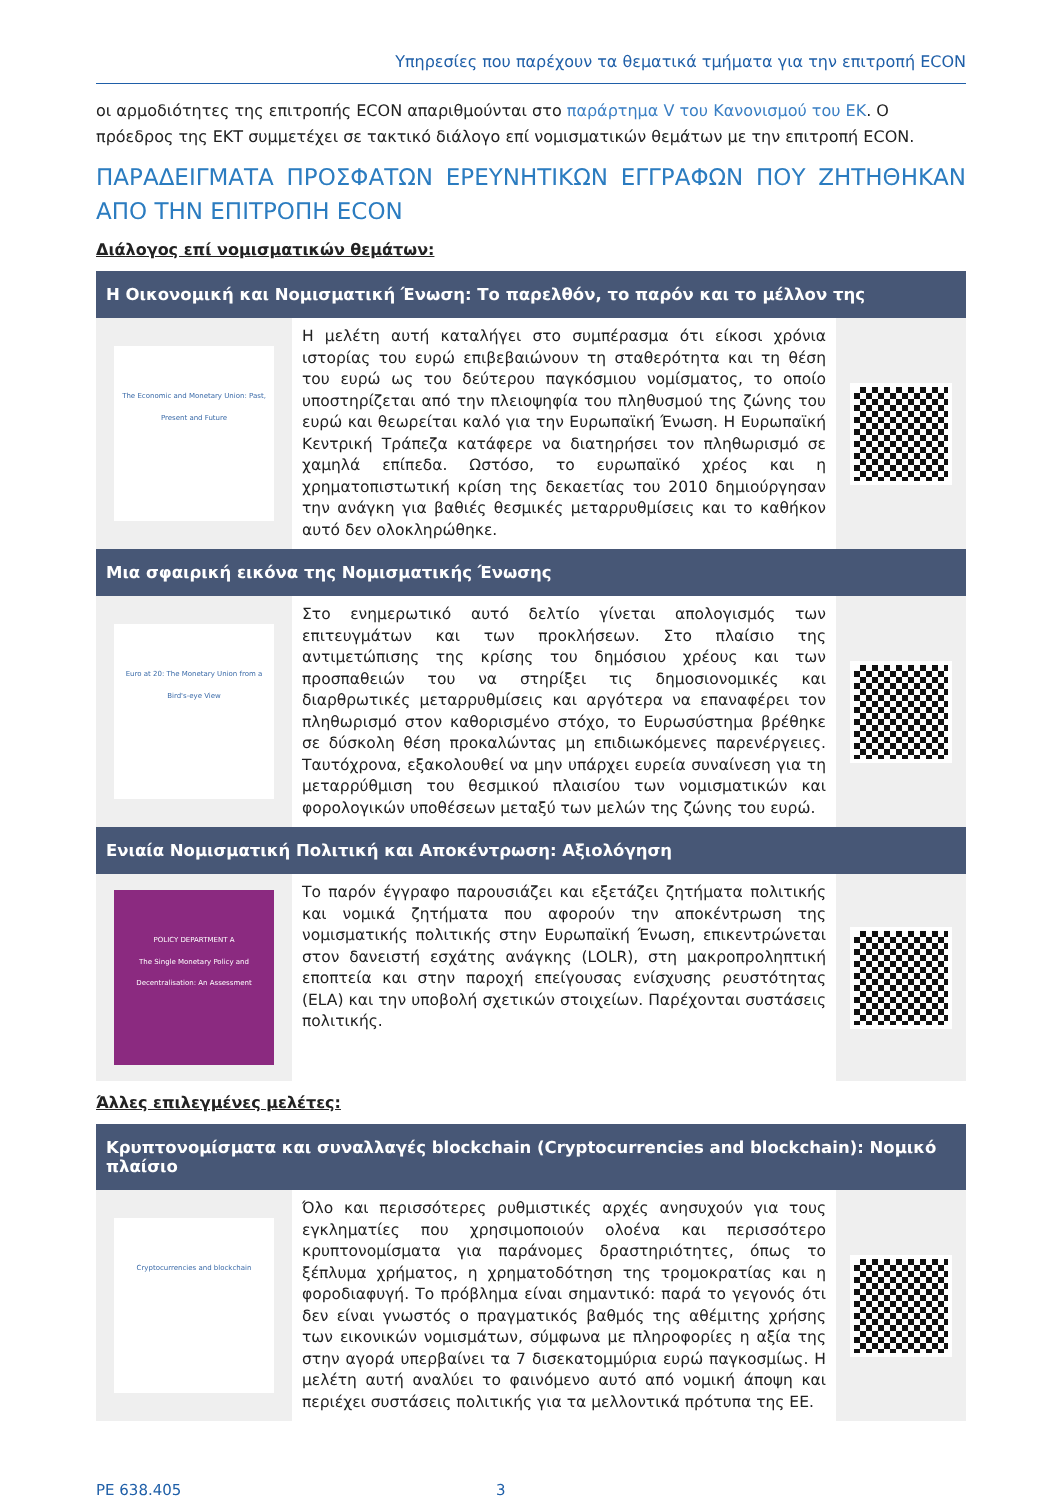Υπηρεσίες που παρέχουν τα θεματικά τμήματα για την επιτροπή ECON
οι αρμοδιότητες της επιτροπής ECON απαριθμούνται στο παράρτημα V του Κανονισμού του ΕΚ. Ο πρόεδρος της ΕΚΤ συμμετέχει σε τακτικό διάλογο επί νομισματικών θεμάτων με την επιτροπή ECON.
ΠΑΡΑΔΕΙΓΜΑΤΑ ΠΡΟΣΦΑΤΩΝ ΕΡΕΥΝΗΤΙΚΩΝ ΕΓΓΡΑΦΩΝ ΠΟΥ ΖΗΤΗΘΗΚΑΝ ΑΠΟ ΤΗΝ ΕΠΙΤΡΟΠΗ ECON
Διάλογος επί νομισματικών θεμάτων:
| Η Οικονομική και Νομισματική Ένωση: Το παρελθόν, το παρόν και το μέλλον της | | |
| --- | --- | --- |
| The Economic and Monetary Union: Past, Present and Future | Η μελέτη αυτή καταλήγει στο συμπέρασμα ότι είκοσι χρόνια ιστορίας του ευρώ επιβεβαιώνουν τη σταθερότητα και τη θέση του ευρώ ως του δεύτερου παγκόσμιου νομίσματος, το οποίο υποστηρίζεται από την πλειοψηφία του πληθυσμού της ζώνης του ευρώ και θεωρείται καλό για την Ευρωπαϊκή Ένωση. Η Ευρωπαϊκή Κεντρική Τράπεζα κατάφερε να διατηρήσει τον πληθωρισμό σε χαμηλά επίπεδα. Ωστόσο, το ευρωπαϊκό χρέος και η χρηματοπιστωτική κρίση της δεκαετίας του 2010 δημιούργησαν την ανάγκη για βαθιές θεσμικές μεταρρυθμίσεις και το καθήκον αυτό δεν ολοκληρώθηκε. | |
| Μια σφαιρική εικόνα της Νομισματικής Ένωσης | | |
| Euro at 20: The Monetary Union from a Bird's-eye View | Στο ενημερωτικό αυτό δελτίο γίνεται απολογισμός των επιτευγμάτων και των προκλήσεων. Στο πλαίσιο της αντιμετώπισης της κρίσης του δημόσιου χρέους και των προσπαθειών του να στηρίξει τις δημοσιονομικές και διαρθρωτικές μεταρρυθμίσεις και αργότερα να επαναφέρει τον πληθωρισμό στον καθορισμένο στόχο, το Ευρωσύστημα βρέθηκε σε δύσκολη θέση προκαλώντας μη επιδιωκόμενες παρενέργειες. Ταυτόχρονα, εξακολουθεί να μην υπάρχει ευρεία συναίνεση για τη μεταρρύθμιση του θεσμικού πλαισίου των νομισματικών και φορολογικών υποθέσεων μεταξύ των μελών της ζώνης του ευρώ. | |
| Ενιαία Νομισματική Πολιτική και Αποκέντρωση: Αξιολόγηση | | |
| POLICY DEPARTMENT A The Single Monetary Policy and Decentralisation: An Assessment | Το παρόν έγγραφο παρουσιάζει και εξετάζει ζητήματα πολιτικής και νομικά ζητήματα που αφορούν την αποκέντρωση της νομισματικής πολιτικής στην Ευρωπαϊκή Ένωση, επικεντρώνεται στον δανειστή εσχάτης ανάγκης (LOLR), στη μακροπροληπτική εποπτεία και στην παροχή επείγουσας ενίσχυσης ρευστότητας (ELA) και την υποβολή σχετικών στοιχείων. Παρέχονται συστάσεις πολιτικής. | |
Άλλες επιλεγμένες μελέτες:
| Κρυπτονομίσματα και συναλλαγές blockchain (Cryptocurrencies and blockchain): Νομικό πλαίσιο | | |
| --- | --- | --- |
| Cryptocurrencies and blockchain | Όλο και περισσότερες ρυθμιστικές αρχές ανησυχούν για τους εγκληματίες που χρησιμοποιούν ολοένα και περισσότερο κρυπτονομίσματα για παράνομες δραστηριότητες, όπως το ξέπλυμα χρήματος, η χρηματοδότηση της τρομοκρατίας και η φοροδιαφυγή. Το πρόβλημα είναι σημαντικό: παρά το γεγονός ότι δεν είναι γνωστός ο πραγματικός βαθμός της αθέμιτης χρήσης των εικονικών νομισμάτων, σύμφωνα με πληροφορίες η αξία της στην αγορά υπερβαίνει τα 7 δισεκατομμύρια ευρώ παγκοσμίως. Η μελέτη αυτή αναλύει το φαινόμενο αυτό από νομική άποψη και περιέχει συστάσεις πολιτικής για τα μελλοντικά πρότυπα της ΕΕ. | |
PE 638.405 3